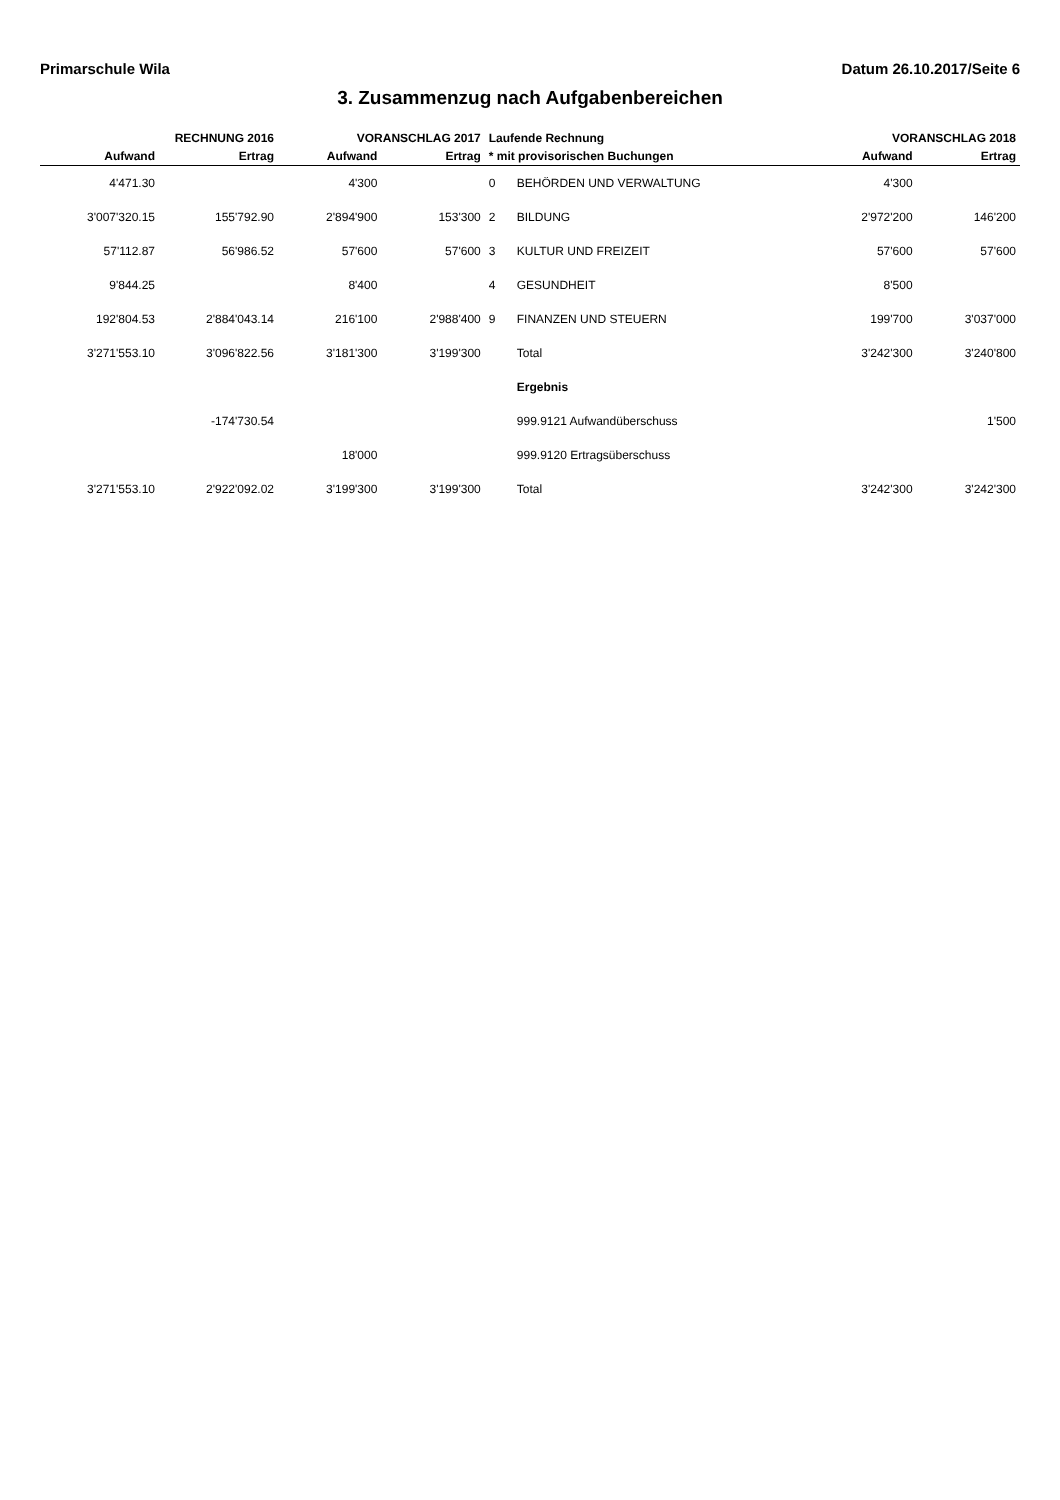Primarschule Wila Datum 26.10.2017/Seite 6
3. Zusammenzug nach Aufgabenbereichen
| RECHNUNG 2016 | | VORANSCHLAG 2017 | | Laufende Rechnung | | VORANSCHLAG 2018 | |
| --- | --- | --- | --- | --- | --- | --- | --- |
| Aufwand | Ertrag | Aufwand | Ertrag | * mit provisorischen Buchungen | | Aufwand | Ertrag |
| 4'471.30 | | 4'300 | | 0 | BEHÖRDEN UND VERWALTUNG | 4'300 | |
| 3'007'320.15 | 155'792.90 | 2'894'900 | 153'300 | 2 | BILDUNG | 2'972'200 | 146'200 |
| 57'112.87 | 56'986.52 | 57'600 | 57'600 | 3 | KULTUR UND FREIZEIT | 57'600 | 57'600 |
| 9'844.25 | | 8'400 | | 4 | GESUNDHEIT | 8'500 | |
| 192'804.53 | 2'884'043.14 | 216'100 | 2'988'400 | 9 | FINANZEN UND STEUERN | 199'700 | 3'037'000 |
| 3'271'553.10 | 3'096'822.56 | 3'181'300 | 3'199'300 | | Total | 3'242'300 | 3'240'800 |
| | | | | | Ergebnis | | |
| | -174'730.54 | | | | 999.9121 Aufwandüberschuss | | 1'500 |
| | | 18'000 | | | 999.9120 Ertragsüberschuss | | |
| 3'271'553.10 | 2'922'092.02 | 3'199'300 | 3'199'300 | | Total | 3'242'300 | 3'242'300 |